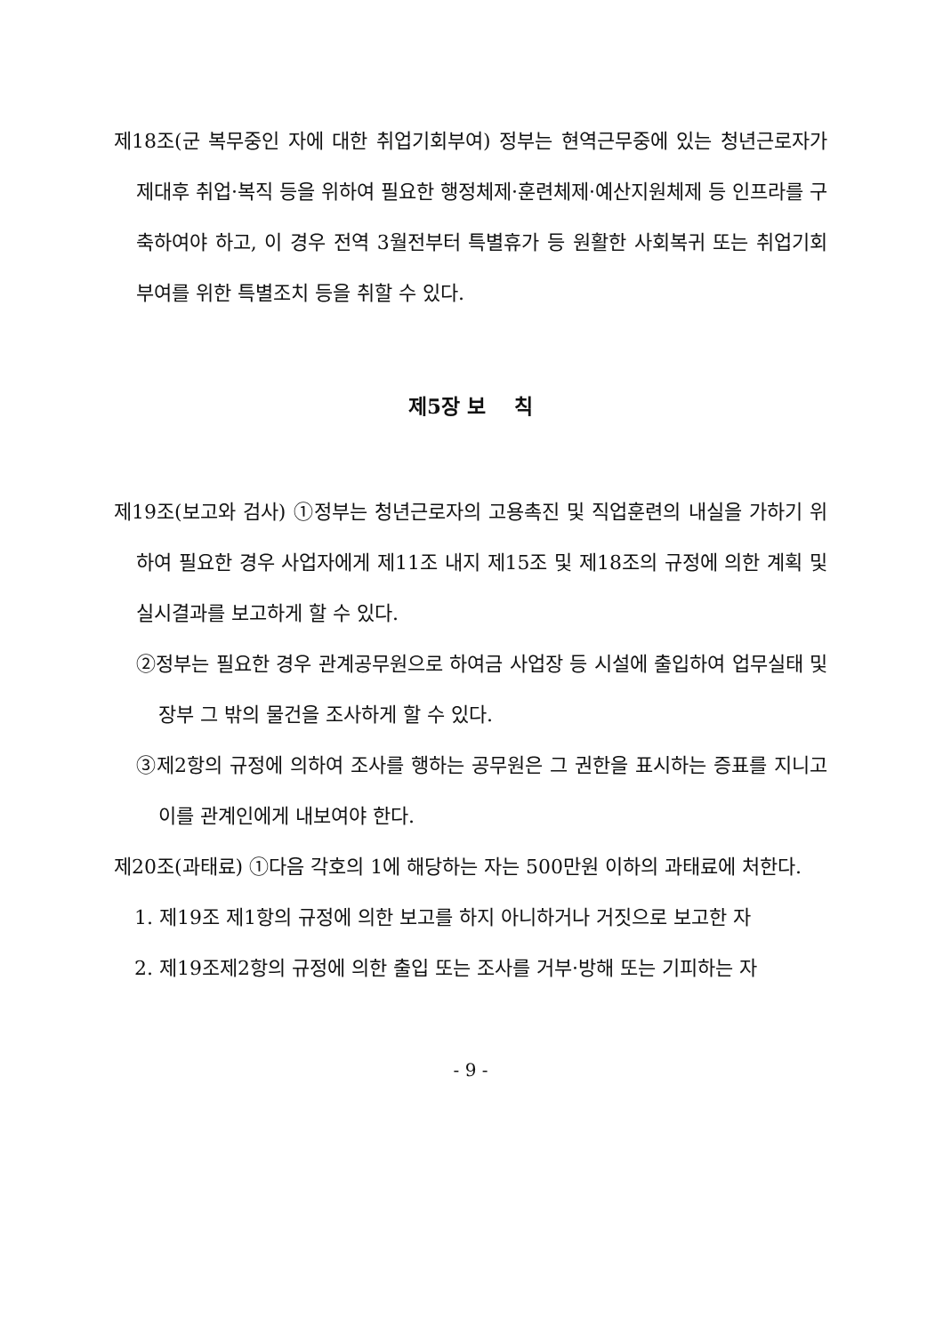제18조(군 복무중인 자에 대한 취업기회부여) 정부는 현역근무중에 있는 청년근로자가 제대후 취업·복직 등을 위하여 필요한 행정체제·훈련체제·예산지원체제 등 인프라를 구축하여야 하고, 이 경우 전역 3월전부터 특별휴가 등 원활한 사회복귀 또는 취업기회부여를 위한 특별조치 등을 취할 수 있다.
제5장 보 칙
제19조(보고와 검사) ①정부는 청년근로자의 고용촉진 및 직업훈련의 내실을 가하기 위하여 필요한 경우 사업자에게 제11조 내지 제15조 및 제18조의 규정에 의한 계획 및 실시결과를 보고하게 할 수 있다.
②정부는 필요한 경우 관계공무원으로 하여금 사업장 등 시설에 출입하여 업무실태 및 장부 그 밖의 물건을 조사하게 할 수 있다.
③제2항의 규정에 의하여 조사를 행하는 공무원은 그 권한을 표시하는 증표를 지니고 이를 관계인에게 내보여야 한다.
제20조(과태료) ①다음 각호의 1에 해당하는 자는 500만원 이하의 과태료에 처한다.
1. 제19조 제1항의 규정에 의한 보고를 하지 아니하거나 거짓으로 보고한 자
2. 제19조제2항의 규정에 의한 출입 또는 조사를 거부·방해 또는 기피하는 자
- 9 -